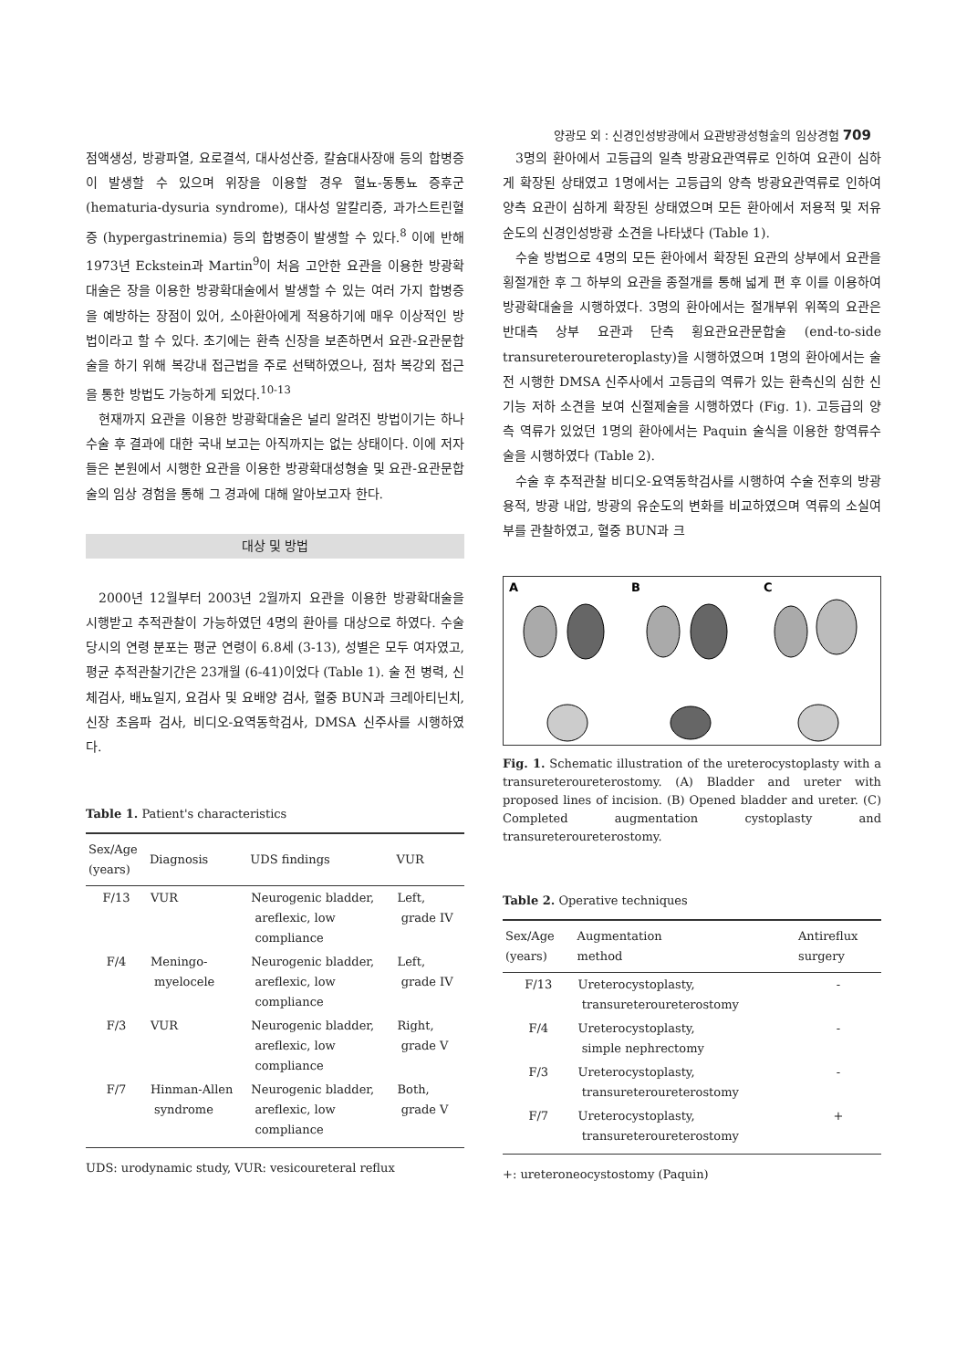양광모 외 : 신경인성방광에서 요관방광성형술의 임상경험 709
점액생성, 방광파열, 요로결석, 대사성산증, 칼슘대사장애 등의 합병증이 발생할 수 있으며 위장을 이용할 경우 혈뇨-동통뇨 증후군 (hematuria-dysuria syndrome), 대사성 알칼리증, 과가스트린혈증 (hypergastrinemia) 등의 합병증이 발생할 수 있다.<sup>8</sup> 이에 반해 1973년 Eckstein과 Martin<sup>9</sup>이 처음 고안한 요관을 이용한 방광확대술은 장을 이용한 방광확대술에서 발생할 수 있는 여러 가지 합병증을 예방하는 장점이 있어, 소아환아에게 적용하기에 매우 이상적인 방법이라고 할 수 있다. 초기에는 환측 신장을 보존하면서 요관-요관문합술을 하기 위해 복강내 접근법을 주로 선택하였으나, 점차 복강외 접근을 통한 방법도 가능하게 되었다.<sup>10-13</sup>
현재까지 요관을 이용한 방광확대술은 널리 알려진 방법이기는 하나 수술 후 결과에 대한 국내 보고는 아직까지는 없는 상태이다. 이에 저자들은 본원에서 시행한 요관을 이용한 방광확대성형술 및 요관-요관문합술의 임상 경험을 통해 그 경과에 대해 알아보고자 한다.
대상 및 방법
2000년 12월부터 2003년 2월까지 요관을 이용한 방광확대술을 시행받고 추적관찰이 가능하였던 4명의 환아를 대상으로 하였다. 수술 당시의 연령 분포는 평균 연령이 6.8세 (3-13), 성별은 모두 여자였고, 평균 추적관찰기간은 23개월 (6-41)이었다 (Table 1). 술 전 병력, 신체검사, 배뇨일지, 요검사 및 요배양 검사, 혈중 BUN과 크레아티닌치, 신장 초음파 검사, 비디오-요역동학검사, DMSA 신주사를 시행하였다.
Table 1. Patient's characteristics
| Sex/Age (years) | Diagnosis | UDS findings | VUR |
| --- | --- | --- | --- |
| F/13 | VUR | Neurogenic bladder, areflexic, low compliance | Left, grade IV |
| F/4 | Meningo- myelocele | Neurogenic bladder, areflexic, low compliance | Left, grade IV |
| F/3 | VUR | Neurogenic bladder, areflexic, low compliance | Right, grade V |
| F/7 | Hinman-Allen syndrome | Neurogenic bladder, areflexic, low compliance | Both, grade V |
UDS: urodynamic study, VUR: vesicoureteral reflux
3명의 환아에서 고등급의 일측 방광요관역류로 인하여 요관이 심하게 확장된 상태였고 1명에서는 고등급의 양측 방광요관역류로 인하여 양측 요관이 심하게 확장된 상태였으며 모든 환아에서 저용적 및 저유순도의 신경인성방광 소견을 나타냈다 (Table 1).
수술 방법으로 4명의 모든 환아에서 확장된 요관의 상부에서 요관을 횡절개한 후 그 하부의 요관을 종절개를 통해 넓게 편 후 이를 이용하여 방광확대술을 시행하였다. 3명의 환아에서는 절개부위 위쪽의 요관은 반대측 상부 요관과 단측 횡요관요관문합술 (end-to-side transureteroureteroplasty)을 시행하였으며 1명의 환아에서는 술 전 시행한 DMSA 신주사에서 고등급의 역류가 있는 환측신의 심한 신기능 저하 소견을 보여 신절제술을 시행하였다 (Fig. 1). 고등급의 양측 역류가 있었던 1명의 환아에서는 Paquin 술식을 이용한 항역류수술을 시행하였다 (Table 2).
수술 후 추적관찰 비디오-요역동학검사를 시행하여 수술 전후의 방광 용적, 방광 내압, 방광의 유순도의 변화를 비교하였으며 역류의 소실여부를 관찰하였고, 혈중 BUN과 크
A
B
C
Fig. 1. Schematic illustration of the ureterocystoplasty with a transureteroureterostomy. (A) Bladder and ureter with proposed lines of incision. (B) Opened bladder and ureter. (C) Completed augmentation cystoplasty and transureteroureterostomy.
Table 2. Operative techniques
| Sex/Age (years) | Augmentation method | Antireflux surgery |
| --- | --- | --- |
| F/13 | Ureterocystoplasty, transureteroureterostomy | - |
| F/4 | Ureterocystoplasty, simple nephrectomy | - |
| F/3 | Ureterocystoplasty, transureteroureterostomy | - |
| F/7 | Ureterocystoplasty, transureteroureterostomy | + |
+: ureteroneocystostomy (Paquin)